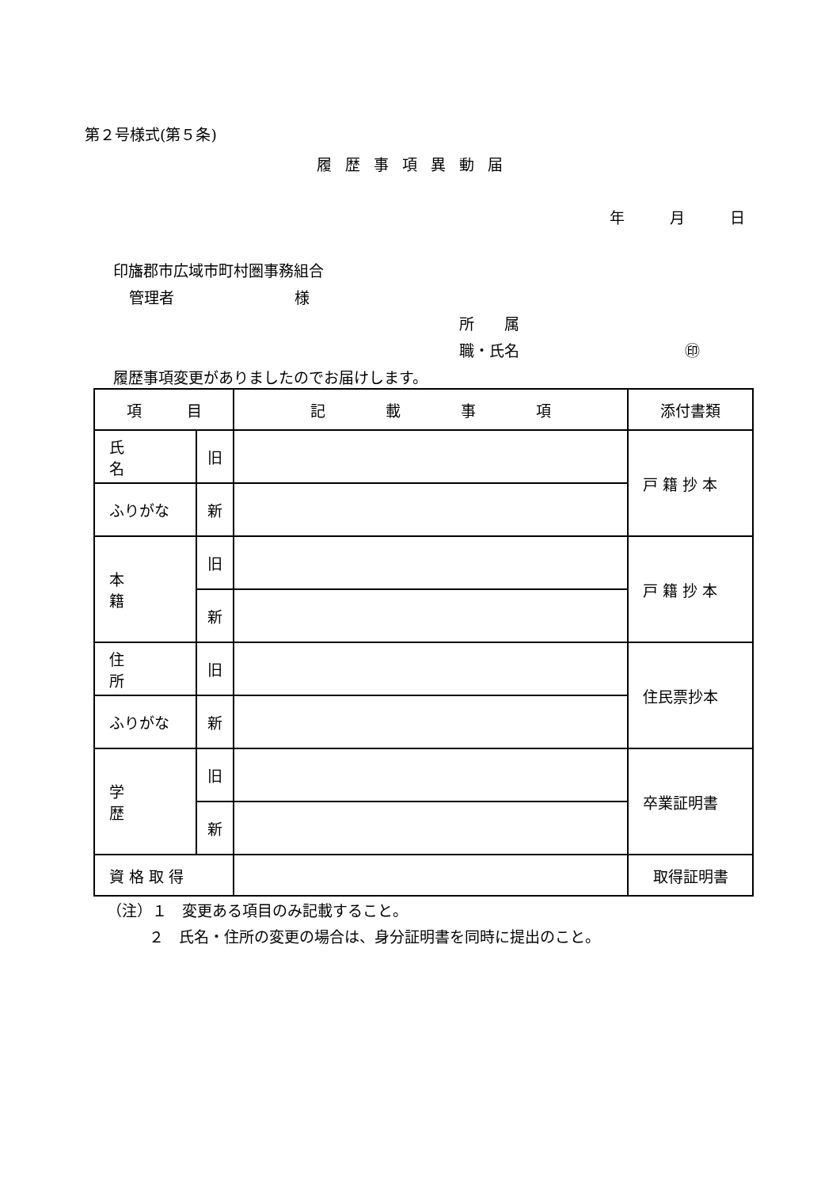第２号様式(第５条)
履歴事項異動届
年　　　月　　　日
印旛郡市広域市町村圏事務組合
管理者　　　　　　　　様
所　　属
職・氏名　　　　　　　　　　　㊞
履歴事項変更がありましたのでお届けします。
| 項 目 | | 記 載 事 項 | 添付書類 |
| 氏 名 | 旧 | | 戸 籍 抄 本 |
| ふりがな | 新 | | |
| 本 籍 | 旧 | | 戸 籍 抄 本 |
| | 新 | | |
| 住 所 | 旧 | | 住民票抄本 |
| ふりがな | 新 | | |
| 学 歴 | 旧 | | 卒業証明書 |
| | 新 | | |
| 資 格 取 得 | | | 取得証明書 |
（注）１　変更ある項目のみ記載すること。
２　氏名・住所の変更の場合は、身分証明書を同時に提出のこと。